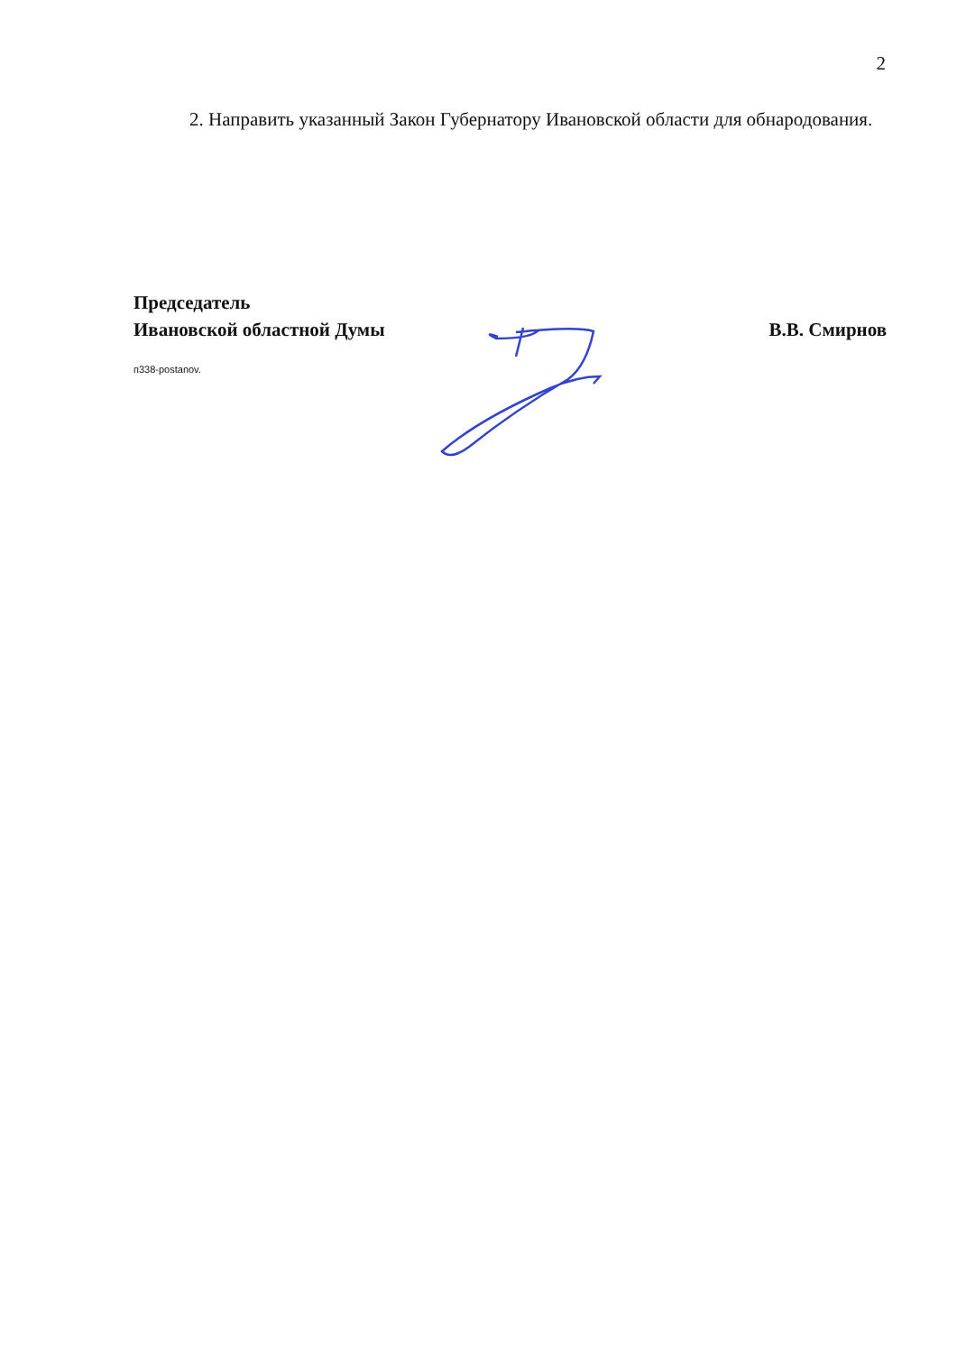2
2. Направить указанный Закон Губернатору Ивановской области для обнародования.
Председатель
Ивановской областной Думы В.В. Смирнов
п338-postanov.